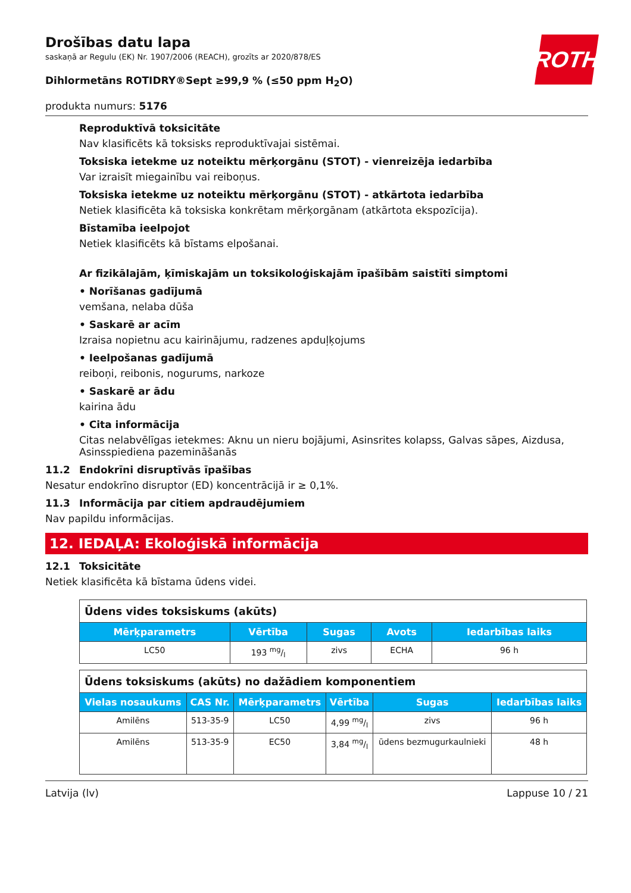ROTH
Drošības datu lapa
saskaņā ar Regulu (EK) Nr. 1907/2006 (REACH), grozīts ar 2020/878/ES
Dihlormetāns ROTIDRY®Sept ≥99,9 % (≤50 ppm H<sub>2</sub>O)
produkta numurs: 5176
Reproduktīvā toksicitāte
Nav klasificēts kā toksisks reproduktīvajai sistēmai.
Toksiska ietekme uz noteiktu mērķorgānu (STOT) - vienreizēja iedarbība
Var izraisīt miegainību vai reiboņus.
Toksiska ietekme uz noteiktu mērķorgānu (STOT) - atkārtota iedarbība
Netiek klasificēta kā toksiska konkrētam mērķorgānam (atkārtota ekspozīcija).
Bīstamība ieelpojot
Netiek klasificēts kā bīstams elpošanai.
Ar fizikālajām, ķīmiskajām un toksikoloģiskajām īpašībām saistīti simptomi
• Norīšanas gadījumā
vemšana, nelaba dūša
• Saskarē ar acīm
Izraisa nopietnu acu kairinājumu, radzenes apduļķojums
• Ieelpošanas gadījumā
reiboņi, reibonis, nogurums, narkoze
• Saskarē ar ādu
kairina ādu
• Cita informācija
Citas nelabvēlīgas ietekmes: Aknu un nieru bojājumi, Asinsrites kolapss, Galvas sāpes, Aizdusa, Asinsspiediena pazemināšanās
11.2 Endokrīni disruptīvās īpašības
Nesatur endokrīno disruptor (ED) koncentrācijā ir ≥ 0,1%.
11.3 Informācija par citiem apdraudējumiem
Nav papildu informācijas.
12. IEDAĻA: Ekoloģiskā informācija
12.1 Toksicitāte
Netiek klasificēta kā bīstama ūdens videi.
| Ūdens vides toksiskums (akūts) | | | | |
| --- | --- | --- | --- | --- |
| Mērķparametrs | Vērtība | Sugas | Avots | Iedarbības laiks |
| LC50 | 193 mg/l | zivs | ECHA | 96 h |
| Ūdens toksiskums (akūts) no dažādiem komponentiem | | | | | |
| --- | --- | --- | --- | --- | --- |
| Vielas nosaukums | CAS Nr. | Mērķparametrs | Vērtība | Sugas | Iedarbības laiks |
| Amilēns | 513-35-9 | LC50 | 4,99 mg/l | zivs | 96 h |
| Amilēns | 513-35-9 | EC50 | 3,84 mg/l | ūdens bezmugurkaulnieki | 48 h |
Latvija (lv) Lappuse 10 / 21